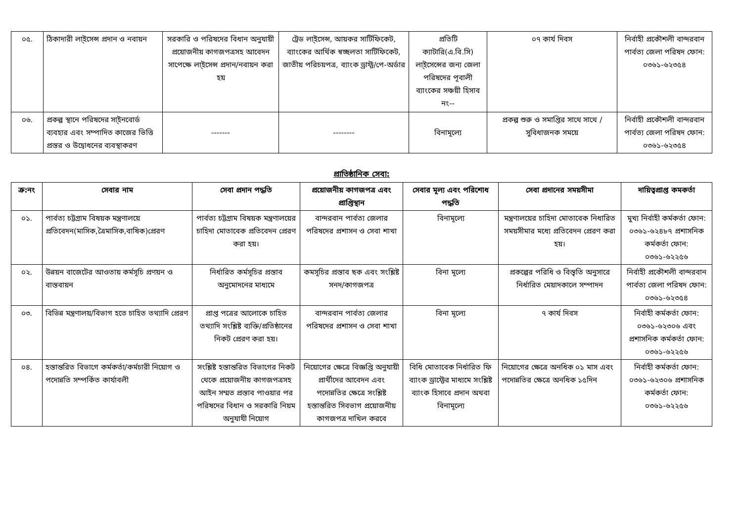| ০৫. | ঠিকাদারী লা্ইসেন্স প্রদান ও নবায়ন | সরকারি ও পরিষদের বিধান অনুযায়ী প্রয়োজনীয় কাগজপত্রসহ আবেদন সাপেক্ষে লা্ইসেন্স প্রদান/নবায়ন করা হয় | ট্রেড লা্ইসেন্স, আয়কর সার্টিফিকেট, ব্যাংকের আর্থিক স্বচ্ছলতা সার্টিফিকেট, জাতীয় পরিচয়পত্র, ব্যাংক ড্রাফ্ট/পে-অর্ডার | প্রতিটি ক্যাটারি(এ.বি.সি) লা্ইসেন্সের জন্য জেলা পরিষদের পূবালী ব্যাংকের সঞ্চয়ী হিসাব নং-- | ০৭ কার্য দিবস | নির্বাহী প্রকৌশলী বান্দরবান পার্বত্য জেলা পরিষদ ফোন: ০৩৬১-৬২৩৫৪ |
| ০৬. | প্রকল্প স্থানে পরিষদের সা্ইনবোর্ড ব্যবহার এবং সম্পাদিত কাজের ভিত্তি প্রস্তর ও উদ্বোধনের ব্যবস্থাকরণ | ------- | -------- | বিনামূল্যে | প্রকল্প শুরু ও সমাপ্তির সাথে সাথে /সুবিধাজনক সময়ে | নির্বাহী প্রকৌশলী বান্দরবান পার্বত্য জেলা পরিষদ ফোন: ০৩৬১-৬২৩৫৪ |
প্রাতিষ্ঠানিক সেবা:
| ক্র:নং | সেবার নাম | সেবা প্রদান পদ্ধতি | প্রয়োজনীয় কাগজপত্র এবং প্রাপ্তিস্থান | সেবার মূল্য এবং পরিশোধ পদ্ধতি | সেবা প্রদানের সময়সীমা | দায়িত্বপ্রাপ্ত কমকর্তা |
| --- | --- | --- | --- | --- | --- | --- |
| ০১. | পার্বত্য চট্টগ্রাম বিষয়ক মন্ত্রণালয়ে প্রতিবেদন(মাসিক,ত্রৈমাসিক,বাষিক)প্রেরণ | পার্বত্য চট্টগ্রাম বিষয়ক মন্ত্রণালয়ের চাহিদা মোতাবেক প্রতিবেদন প্রেরণ করা হয়। | বান্দরবান পার্বত্য জেলার পরিষদের প্রশাসন ও সেবা শাখা | বিনামূল্যে | মন্ত্রণালয়ের চাহিদা মোতাবেক নিধারিত সময়সীমার মধ্যে প্রতিবেদন প্রেরণ করা হয়। | মুখ্য নির্বাহী কর্মকর্তা ফোন: ০৩৬১-৬২৪৮৭ প্রশাসনিক কর্মকর্তা ফোন: ০৩৬১-৬২২৫৬ |
| ০২. | উন্নয়ন বাজেটের আওতায় কর্মসূচি প্রণয়ন ও বাস্তবায়ন | নির্ধারিত কর্মসূচির প্রস্তাব অনুমোদনের মাধ্যমে | কমসূচির প্রস্তাব ছক এবং সংশ্লিষ্ট সনদ/কাগজপত্র | বিনা মূল্যে | প্রকল্পের পরিধি ও বিস্তৃতি অনুসারে নির্ধারিত মেয়াদকালে সম্পাদন | নির্বাহী প্রকৌশলী বান্দরবান পার্বত্য জেলা পরিষদ ফোন: ০৩৬১-৬২৩৫৪ |
| ০৩. | বিভিন্ন মন্ত্রণালয়/বিভাগ হতে চাহিত তথ্যাদি প্রেরণ | প্রাপ্ত পত্রের আলোকে চাহিত তথ্যাদি সংশ্লিষ্ট ব্যক্তি/প্রতিষ্ঠানের নিকট প্রেরণ করা হয়। | বান্দরবান পার্বত্য জেলার পরিষদের প্রশাসন ও সেবা শাখা | বিনা মূল্যে | ৭ কার্য দিবস | নির্বাহী কর্মকর্তা ফোন: ০৩৬১-৬২৩০৬ এবং প্রশাসনিক কর্মকর্তা ফোন: ০৩৬১-৬২২৫৬ |
| ০৪. | হস্তান্তরিত বিভাগে কর্মকর্তা/কর্মচারী নিয়োগ ও পদোন্নতি সম্পর্কিত কার্যাবলী | সংশ্লিষ্ট হস্তান্তরিত বিভাগের নিকট থেকে প্রয়োজনীয় কাগজপত্রসহ আইন সম্মত প্রস্তাব পাওয়ার পর পরিষদের বিধান ও সরকারি নিয়ম অনুযাযী নিয়োগ | নিয়োগের ক্ষেত্রে বিজ্ঞপ্তি অনুযায়ী প্রার্থীদের আবেদন এবং পদোন্নতির ক্ষেত্রে সংশ্লিষ্ট হস্তান্তরিত সিবভাগ প্রয়োজনীয় কাগজপত্র দাখিল করবে | বিধি মোতাবেক নির্ধারিত ফি ব্যাংক ড্রাফ্টের মাধ্যমে সংশ্লিষ্ট ব্যাংক হিসাবে প্রদান অথবা বিনামূল্যে | নিয়োগের ক্ষেত্রে অনধিক ০১ মাস এবং পদোন্নতির ক্ষেত্রে অনধিক ১৫দিন | নির্বাহী কর্মকর্তা ফোন: ০৩৬১-৬২৩০৬ প্রশাসনিক কর্মকর্তা ফোন: ০৩৬১-৬২২৫৬ |